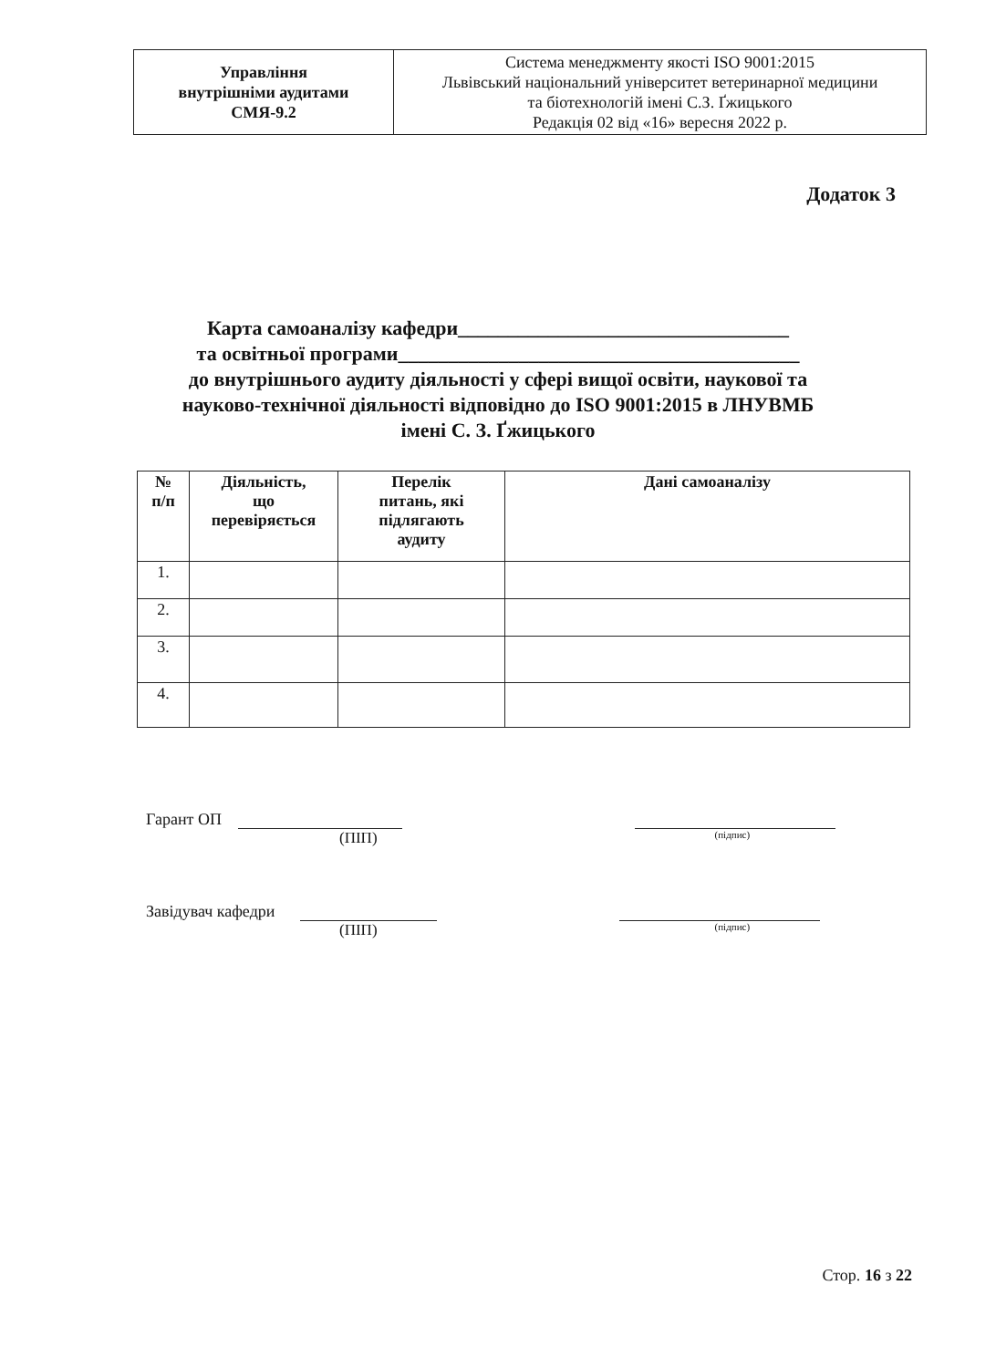| Управління внутрішніми аудитами СМЯ-9.2 | Система менеджменту якості ISO 9001:2015 Львівський національний університет ветеринарної медицини та біотехнологій імені С.З. Ґжицького Редакція 02 від «16» вересня 2022 р. |
Додаток 3
Карта самоаналізу кафедри_________________________________
та освітньої програми________________________________________
до внутрішнього аудиту діяльності у сфері вищої освіти, наукової та
науково-технічної діяльності відповідно до ISO 9001:2015 в ЛНУВМБ
імені С. З. Ґжицького
| № п/п | Діяльність, що перевіряється | Перелік питань, які підлягають аудиту | Дані самоаналізу |
| --- | --- | --- | --- |
| 1. | | | |
| 2. | | | |
| 3. | | | |
| 4. | | | |
Гарант ОП
(ПІП) (підпис)
Завідувач кафедри
(ПІП) (підпис)
Стор. 16 з 22